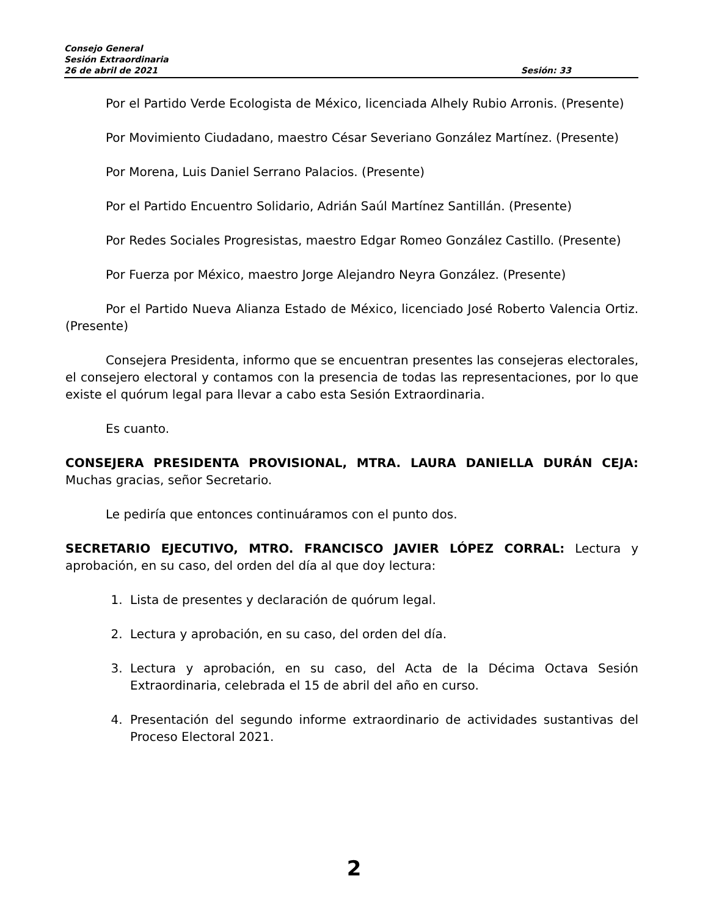Consejo General
Sesión Extraordinaria
26 de abril de 2021 Sesión: 33
Por el Partido Verde Ecologista de México, licenciada Alhely Rubio Arronis. (Presente)
Por Movimiento Ciudadano, maestro César Severiano González Martínez. (Presente)
Por Morena, Luis Daniel Serrano Palacios. (Presente)
Por el Partido Encuentro Solidario, Adrián Saúl Martínez Santillán. (Presente)
Por Redes Sociales Progresistas, maestro Edgar Romeo González Castillo. (Presente)
Por Fuerza por México, maestro Jorge Alejandro Neyra González. (Presente)
Por el Partido Nueva Alianza Estado de México, licenciado José Roberto Valencia Ortiz. (Presente)
Consejera Presidenta, informo que se encuentran presentes las consejeras electorales, el consejero electoral y contamos con la presencia de todas las representaciones, por lo que existe el quórum legal para llevar a cabo esta Sesión Extraordinaria.
Es cuanto.
CONSEJERA PRESIDENTA PROVISIONAL, MTRA. LAURA DANIELLA DURÁN CEJA: Muchas gracias, señor Secretario.
Le pediría que entonces continuáramos con el punto dos.
SECRETARIO EJECUTIVO, MTRO. FRANCISCO JAVIER LÓPEZ CORRAL: Lectura y aprobación, en su caso, del orden del día al que doy lectura:
1. Lista de presentes y declaración de quórum legal.
2. Lectura y aprobación, en su caso, del orden del día.
3. Lectura y aprobación, en su caso, del Acta de la Décima Octava Sesión Extraordinaria, celebrada el 15 de abril del año en curso.
4. Presentación del segundo informe extraordinario de actividades sustantivas del Proceso Electoral 2021.
2